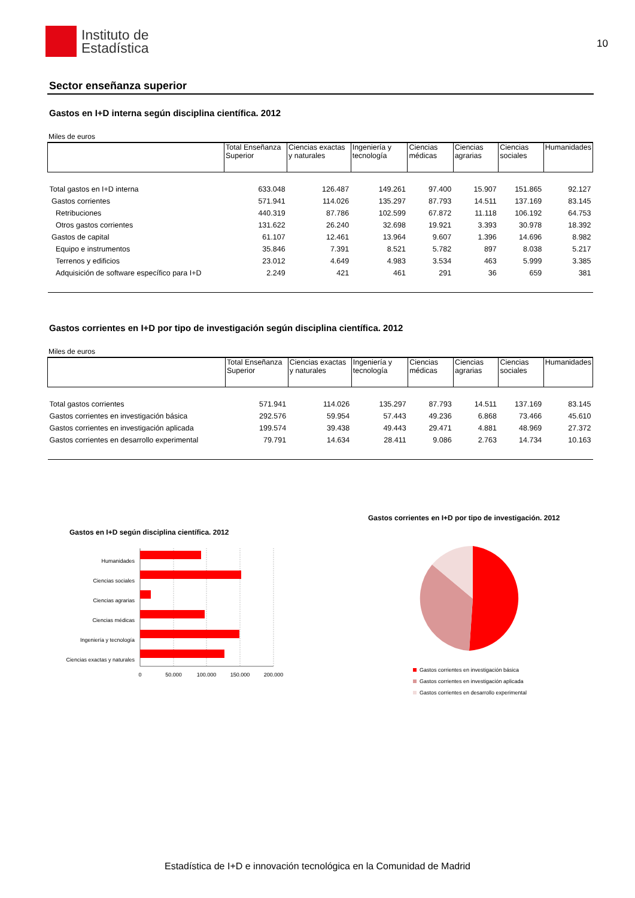Instituto de
Estadística
10
Sector enseñanza superior
Gastos en I+D interna según disciplina científica. 2012
Miles de euros
| | Total Enseñanza Superior | Ciencias exactas y naturales | Ingeniería y tecnología | Ciencias médicas | Ciencias agrarias | Ciencias sociales | Humanidades |
| --- | --- | --- | --- | --- | --- | --- | --- |
| Total gastos en I+D interna | 633.048 | 126.487 | 149.261 | 97.400 | 15.907 | 151.865 | 92.127 |
| Gastos corrientes | 571.941 | 114.026 | 135.297 | 87.793 | 14.511 | 137.169 | 83.145 |
| Retribuciones | 440.319 | 87.786 | 102.599 | 67.872 | 11.118 | 106.192 | 64.753 |
| Otros gastos corrientes | 131.622 | 26.240 | 32.698 | 19.921 | 3.393 | 30.978 | 18.392 |
| Gastos de capital | 61.107 | 12.461 | 13.964 | 9.607 | 1.396 | 14.696 | 8.982 |
| Equipo e instrumentos | 35.846 | 7.391 | 8.521 | 5.782 | 897 | 8.038 | 5.217 |
| Terrenos y edificios | 23.012 | 4.649 | 4.983 | 3.534 | 463 | 5.999 | 3.385 |
| Adquisición de software específico para I+D | 2.249 | 421 | 461 | 291 | 36 | 659 | 381 |
Gastos corrientes en I+D por tipo de investigación según disciplina científica. 2012
Miles de euros
| | Total Enseñanza Superior | Ciencias exactas y naturales | Ingeniería y tecnología | Ciencias médicas | Ciencias agrarias | Ciencias sociales | Humanidades |
| --- | --- | --- | --- | --- | --- | --- | --- |
| Total gastos corrientes | 571.941 | 114.026 | 135.297 | 87.793 | 14.511 | 137.169 | 83.145 |
| Gastos corrientes en investigación básica | 292.576 | 59.954 | 57.443 | 49.236 | 6.868 | 73.466 | 45.610 |
| Gastos corrientes en investigación aplicada | 199.574 | 39.438 | 49.443 | 29.471 | 4.881 | 48.969 | 27.372 |
| Gastos corrientes en desarrollo experimental | 79.791 | 14.634 | 28.411 | 9.086 | 2.763 | 14.734 | 10.163 |
Gastos en I+D según disciplina científica. 2012
Humanidades
Ciencias sociales
Ciencias agrarias
Ciencias médicas
Ingeniería y tecnología
Ciencias exactas y naturales
0
50.000
100.000
150.000
200.000
Gastos corrientes en I+D por tipo de investigación. 2012
Gastos corrientes en investigación básica
Gastos corrientes en investigación aplicada
Gastos corrientes en desarrollo experimental
Estadística de I+D e innovación tecnológica en la Comunidad de Madrid